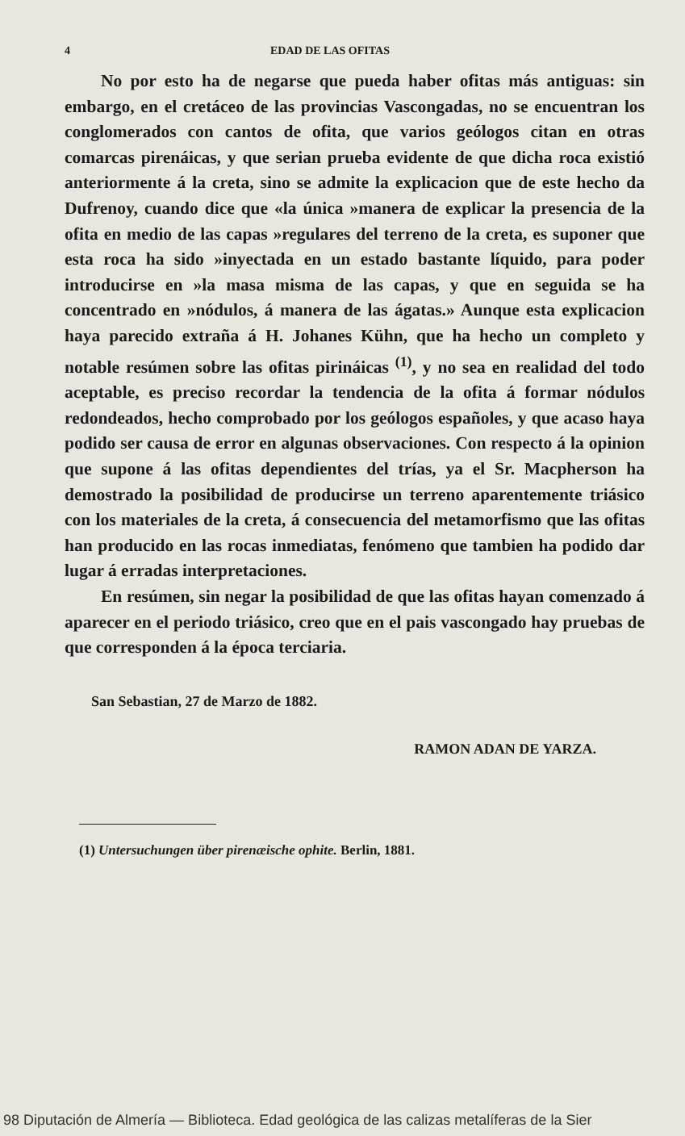4 EDAD DE LAS OFITAS
No por esto ha de negarse que pueda haber ofitas más antiguas: sin embargo, en el cretáceo de las provincias Vascongadas, no se encuentran los conglomerados con cantos de ofita, que varios geólogos citan en otras comarcas pirenáicas, y que serian prueba evidente de que dicha roca existió anteriormente á la creta, sino se admite la explicacion que de este hecho da Dufrenoy, cuando dice que «la única »manera de explicar la presencia de la ofita en medio de las capas »regulares del terreno de la creta, es suponer que esta roca ha sido »inyectada en un estado bastante líquido, para poder introducirse en »la masa misma de las capas, y que en seguida se ha concentrado en »nódulos, á manera de las ágatas.» Aunque esta explicacion haya parecido extraña á H. Johanes Kühn, que ha hecho un completo y notable resúmen sobre las ofitas pirináicas <sup>(1)</sup>, y no sea en realidad del todo aceptable, es preciso recordar la tendencia de la ofita á formar nódulos redondeados, hecho comprobado por los geólogos españoles, y que acaso haya podido ser causa de error en algunas observaciones. Con respecto á la opinion que supone á las ofitas dependientes del trías, ya el Sr. Macpherson ha demostrado la posibilidad de producirse un terreno aparentemente triásico con los materiales de la creta, á consecuencia del metamorfismo que las ofitas han producido en las rocas inmediatas, fenómeno que tambien ha podido dar lugar á erradas interpretaciones.
En resúmen, sin negar la posibilidad de que las ofitas hayan comenzado á aparecer en el periodo triásico, creo que en el pais vascongado hay pruebas de que corresponden á la época terciaria.
San Sebastian, 27 de Marzo de 1882.
RAMON ADAN DE YARZA.
(1) Untersuchungen über pirenæische ophite. Berlin, 1881.
98 Diputación de Almería — Biblioteca. Edad geológica de las calizas metalíferas de la Sier